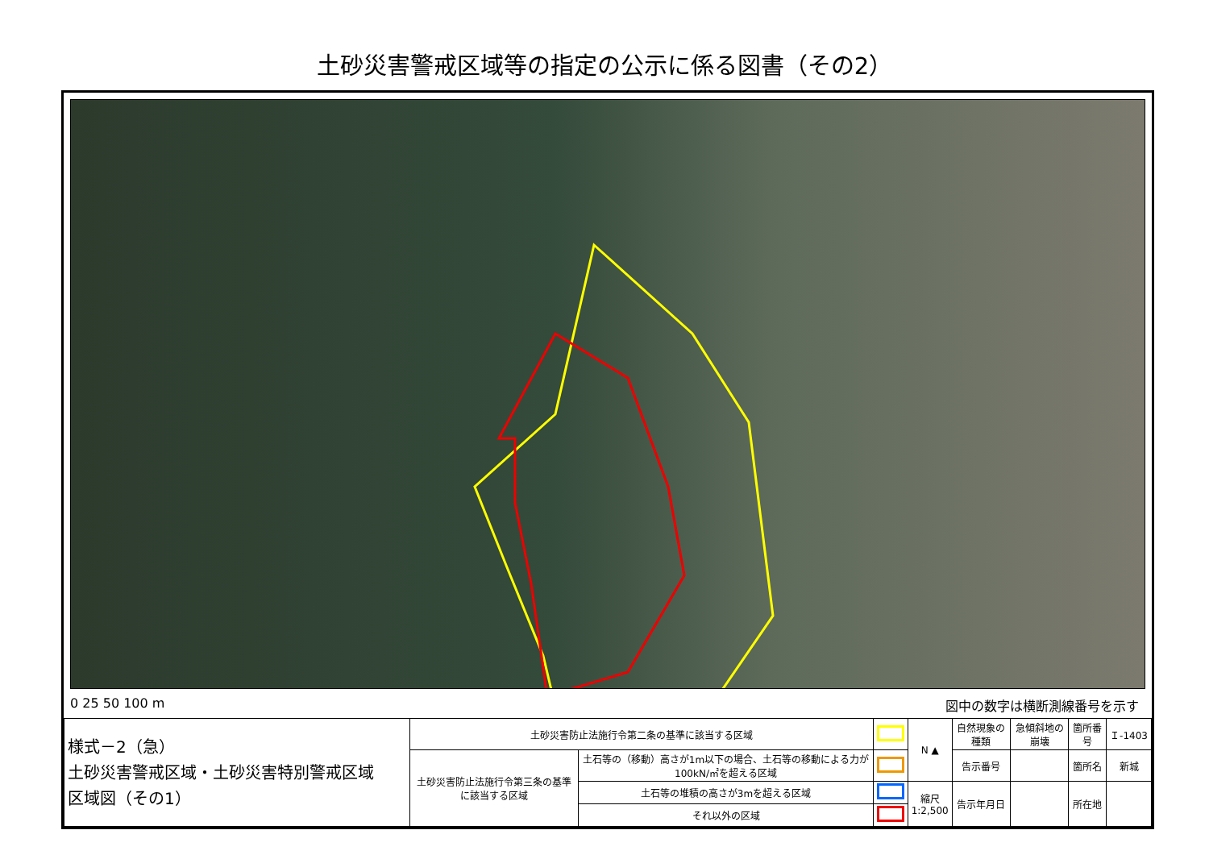土砂災害警戒区域等の指定の公示に係る図書（その2）
0 25 50 100 m 図中の数字は横断測線番号を示す
| 様式－2（急） 土砂災害警戒区域・土砂災害特別警戒区域 区域図（その1） | 土砂災害防止法施行令第二条の基準に該当する区域 | | | N ▲ | 自然現象の種類 | 急傾斜地の崩壊 | 箇所番号 | Ｉ-1403 |
| | 土砂災害防止法施行令第三条の基準に該当する区域 | 土石等の（移動）高さが1m以下の場合、土石等の移動による力が100kN/㎡を超える区域 | | | 告示番号 | | 箇所名 | 新城 |
| | | 土石等の堆積の高さが3mを超える区域 | | 縮尺 1:2,500 | 告示年月日 | | 所在地 | |
| | | それ以外の区域 | | | | | | |